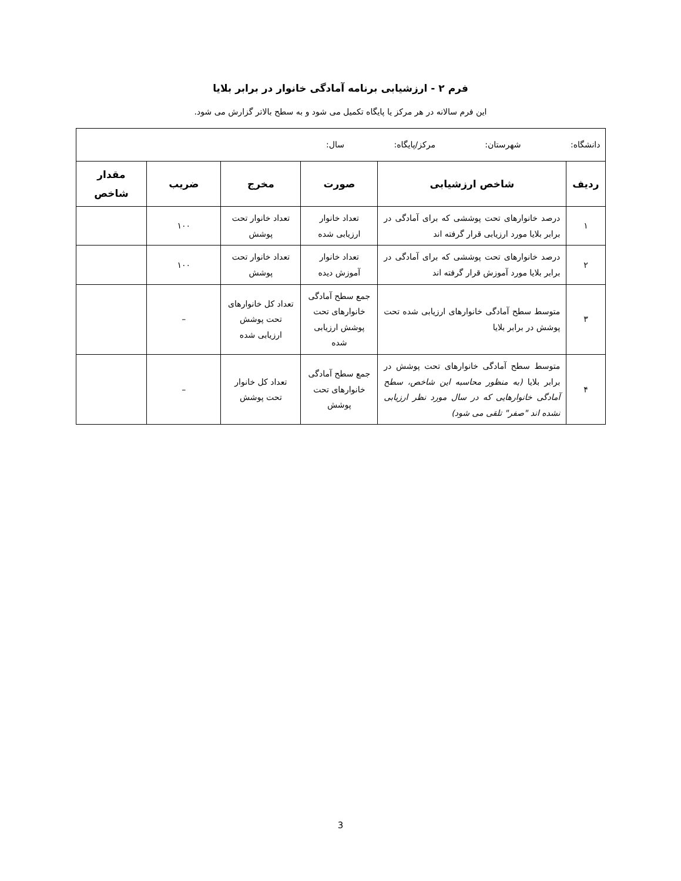فرم ۲ - ارزشیابی برنامه آمادگی خانوار در برابر بلایا
این فرم سالانه در هر مرکز یا پایگاه تکمیل می شود و به سطح بالاتر گزارش می شود.
| دانشگاه: شهرستان: مرکز/پایگاه: سال: | | | | | |
| ردیف | شاخص ارزشیابی | صورت | مخرج | ضریب | مقدار شاخص |
| ۱ | درصد خانوارهای تحت پوششی که برای آمادگی در برابر بلایا مورد ارزیابی قرار گرفته اند | تعداد خانوار ارزیابی شده | تعداد خانوار تحت پوشش | ۱۰۰ | |
| ۲ | درصد خانوارهای تحت پوششی که برای آمادگی در برابر بلایا مورد آموزش قرار گرفته اند | تعداد خانوار آموزش دیده | تعداد خانوار تحت پوشش | ۱۰۰ | |
| ۳ | متوسط سطح آمادگی خانوارهای ارزیابی شده تحت پوشش در برابر بلایا | جمع سطح آمادگی خانوارهای تحت پوشش ارزیابی شده | تعداد کل خانوارهای تحت پوشش ارزیابی شده | – | |
| ۴ | متوسط سطح آمادگی خانوارهای تحت پوشش در برابر بلایا (به منظور محاسبه این شاخص، سطح آمادگی خانوارهایی که در سال مورد نظر ارزیابی نشده اند "صفر" تلقی می شود) | جمع سطح آمادگی خانوارهای تحت پوشش | تعداد کل خانوار تحت پوشش | – | |
3